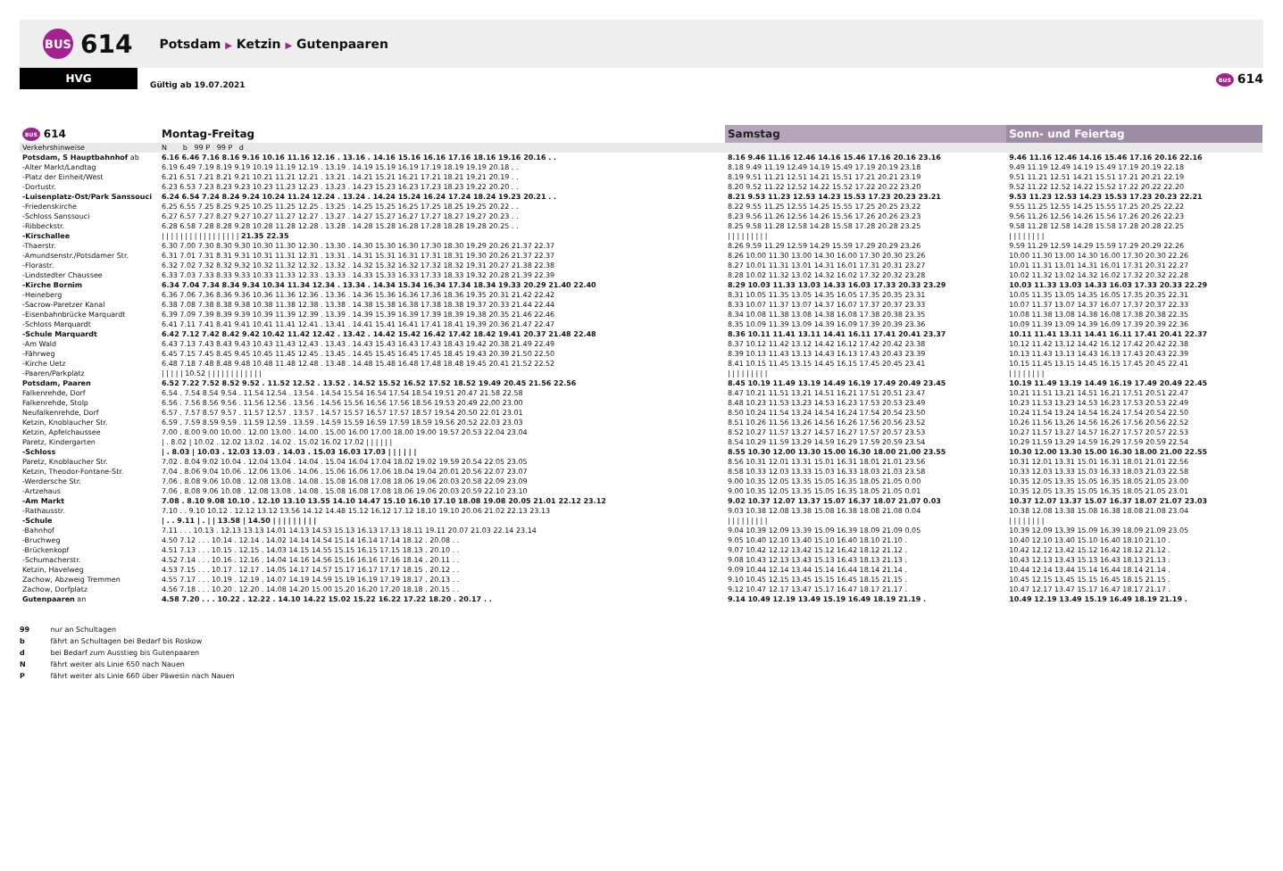BUS 614 Potsdam ▶ Ketzin ▶ Gutenpaaren
HVG
Gültig ab 19.07.2021
BUS 614
| BUS 614 | Montag-Freitag | Samstag | Sonn- und Feiertag |
| --- | --- | --- | --- |
| Verkehrshinweise | N b 99 P 99 P d | | |
| Potsdam, S Hauptbahnhof ab | 6.16 6.46 7.16 8.16 9.16 10.16 11.16 12.16 . 13.16 . 14.16 15.16 16.16 17.16 18.16 19.16 20.16 . . | 8.16 9.46 11.16 12.46 14.16 15.46 17.16 20.16 23.16 | 9.46 11.16 12.46 14.16 15.46 17.16 20.16 22.16 |
| -Alter Markt/Landtag | 6.19 6.49 7.19 8.19 9.19 10.19 11.19 12.19 . 13.19 . 14.19 15.19 16.19 17.19 18.19 19.19 20.18 . . | 8.18 9.49 11.19 12.49 14.19 15.49 17.19 20.19 23.18 | 9.49 11.19 12.49 14.19 15.49 17.19 20.19 22.18 |
| -Platz der Einheit/West | 6.21 6.51 7.21 8.21 9.21 10.21 11.21 12.21 . 13.21 . 14.21 15.21 16.21 17.21 18.21 19.21 20.19 . . | 8.19 9.51 11.21 12.51 14.21 15.51 17.21 20.21 23.19 | 9.51 11.21 12.51 14.21 15.51 17.21 20.21 22.19 |
| -Dortustr. | 6.23 6.53 7.23 8.23 9.23 10.23 11.23 12.23 . 13.23 . 14.23 15.23 16.23 17.23 18.23 19.22 20.20 . . | 8.20 9.52 11.22 12.52 14.22 15.52 17.22 20.22 23.20 | 9.52 11.22 12.52 14.22 15.52 17.22 20.22 22.20 |
| -Luisenplatz-Ost/Park Sanssouci | 6.24 6.54 7.24 8.24 9.24 10.24 11.24 12.24 . 13.24 . 14.24 15.24 16.24 17.24 18.24 19.23 20.21 . . | 8.21 9.53 11.23 12.53 14.23 15.53 17.23 20.23 23.21 | 9.53 11.23 12.53 14.23 15.53 17.23 20.23 22.21 |
| -Friedenskirche | 6.25 6.55 7.25 8.25 9.25 10.25 11.25 12.25 . 13.25 . 14.25 15.25 16.25 17.25 18.25 19.25 20.22 . . | 8.22 9.55 11.25 12.55 14.25 15.55 17.25 20.25 23.22 | 9.55 11.25 12.55 14.25 15.55 17.25 20.25 22.22 |
| -Schloss Sanssouci | 6.27 6.57 7.27 8.27 9.27 10.27 11.27 12.27 . 13.27 . 14.27 15.27 16.27 17.27 18.27 19.27 20.23 . . | 8.23 9.56 11.26 12.56 14.26 15.56 17.26 20.26 23.23 | 9.56 11.26 12.56 14.26 15.56 17.26 20.26 22.23 |
| -Ribbeckstr. | 6.28 6.58 7.28 8.28 9.28 10.28 11.28 12.28 . 13.28 . 14.28 15.28 16.28 17.28 18.28 19.28 20.25 . . | 8.25 9.58 11.28 12.58 14.28 15.58 17.28 20.28 23.25 | 9.58 11.28 12.58 14.28 15.58 17.28 20.28 22.25 |
| -Kirschallee | / / / / / / / / / / / / / / / / / 21.35 22.35 | / / / / / / / / / | / / / / / / / / |
| -Thaerstr. | 6.30 7.00 7.30 8.30 9.30 10.30 11.30 12.30 . 13.30 . 14.30 15.30 16.30 17.30 18.30 19.29 20.26 21.37 22.37 | 8.26 9.59 11.29 12.59 14.29 15.59 17.29 20.29 23.26 | 9.59 11.29 12.59 14.29 15.59 17.29 20.29 22.26 |
| -Amundsenstr./Potsdamer Str. | 6.31 7.01 7.31 8.31 9.31 10.31 11.31 12.31 . 13.31 . 14.31 15.31 16.31 17.31 18.31 19.30 20.26 21.37 22.37 | 8.26 10.00 11.30 13.00 14.30 16.00 17.30 20.30 23.26 | 10.00 11.30 13.00 14.30 16.00 17.30 20.30 22.26 |
| -Florastr. | 6.32 7.02 7.32 8.32 9.32 10.32 11.32 12.32 . 13.32 . 14.32 15.32 16.32 17.32 18.32 19.31 20.27 21.38 22.38 | 8.27 10.01 11.31 13.01 14.31 16.01 17.31 20.31 23.27 | 10.01 11.31 13.01 14.31 16.01 17.31 20.31 22.27 |
| -Lindstedter Chaussee | 6.33 7.03 7.33 8.33 9.33 10.33 11.33 12.33 . 13.33 . 14.33 15.33 16.33 17.33 18.33 19.32 20.28 21.39 22.39 | 8.28 10.02 11.32 13.02 14.32 16.02 17.32 20.32 23.28 | 10.02 11.32 13.02 14.32 16.02 17.32 20.32 22.28 |
| -Kirche Bornim | 6.34 7.04 7.34 8.34 9.34 10.34 11.34 12.34 . 13.34 . 14.34 15.34 16.34 17.34 18.34 19.33 20.29 21.40 22.40 | 8.29 10.03 11.33 13.03 14.33 16.03 17.33 20.33 23.29 | 10.03 11.33 13.03 14.33 16.03 17.33 20.33 22.29 |
| -Heineberg | 6.36 7.06 7.36 8.36 9.36 10.36 11.36 12.36 . 13.36 . 14.36 15.36 16.36 17.36 18.36 19.35 20.31 21.42 22.42 | 8.31 10.05 11.35 13.05 14.35 16.05 17.35 20.35 23.31 | 10.05 11.35 13.05 14.35 16.05 17.35 20.35 22.31 |
| -Sacrow-Paretzer Kanal | 6.38 7.08 7.38 8.38 9.38 10.38 11.38 12.38 . 13.38 . 14.38 15.38 16.38 17.38 18.38 19.37 20.33 21.44 22.44 | 8.33 10.07 11.37 13.07 14.37 16.07 17.37 20.37 23.33 | 10.07 11.37 13.07 14.37 16.07 17.37 20.37 22.33 |
| -Eisenbahnbrücke Marquardt | 6.39 7.09 7.39 8.39 9.39 10.39 11.39 12.39 . 13.39 . 14.39 15.39 16.39 17.39 18.39 19.38 20.35 21.46 22.46 | 8.34 10.08 11.38 13.08 14.38 16.08 17.38 20.38 23.35 | 10.08 11.38 13.08 14.38 16.08 17.38 20.38 22.35 |
| -Schloss Marquardt | 6.41 7.11 7.41 8.41 9.41 10.41 11.41 12.41 . 13.41 . 14.41 15.41 16.41 17.41 18.41 19.39 20.36 21.47 22.47 | 8.35 10.09 11.39 13.09 14.39 16.09 17.39 20.39 23.36 | 10.09 11.39 13.09 14.39 16.09 17.39 20.39 22.36 |
| -Schule Marquardt | 6.42 7.12 7.42 8.42 9.42 10.42 11.42 12.42 . 13.42 . 14.42 15.42 16.42 17.42 18.42 19.41 20.37 21.48 22.48 | 8.36 10.11 11.41 13.11 14.41 16.11 17.41 20.41 23.37 | 10.11 11.41 13.11 14.41 16.11 17.41 20.41 22.37 |
| -Am Wald | 6.43 7.13 7.43 8.43 9.43 10.43 11.43 12.43 . 13.43 . 14.43 15.43 16.43 17.43 18.43 19.42 20.38 21.49 22.49 | 8.37 10.12 11.42 13.12 14.42 16.12 17.42 20.42 23.38 | 10.12 11.42 13.12 14.42 16.12 17.42 20.42 22.38 |
| -Fährweg | 6.45 7.15 7.45 8.45 9.45 10.45 11.45 12.45 . 13.45 . 14.45 15.45 16.45 17.45 18.45 19.43 20.39 21.50 22.50 | 8.39 10.13 11.43 13.13 14.43 16.13 17.43 20.43 23.39 | 10.13 11.43 13.13 14.43 16.13 17.43 20.43 22.39 |
| -Kirche Uetz | 6.48 7.18 7.48 8.48 9.48 10.48 11.48 12.48 . 13.48 . 14.48 15.48 16.48 17.48 18.48 19.45 20.41 21.52 22.52 | 8.41 10.15 11.45 13.15 14.45 16.15 17.45 20.45 23.41 | 10.15 11.45 13.15 14.45 16.15 17.45 20.45 22.41 |
| -Paaren/Parkplatz | / / / / / 10.52 / / / / / / / / / / / / | / / / / / / / / / | / / / / / / / / |
| Potsdam, Paaren | 6.52 7.22 7.52 8.52 9.52 . 11.52 12.52 . 13.52 . 14.52 15.52 16.52 17.52 18.52 19.49 20.45 21.56 22.56 | 8.45 10.19 11.49 13.19 14.49 16.19 17.49 20.49 23.45 | 10.19 11.49 13.19 14.49 16.19 17.49 20.49 22.45 |
| Falkenrehde, Dorf | 6.54 . 7.54 8.54 9.54 . 11.54 12.54 . 13.54 . 14.54 15.54 16.54 17.54 18.54 19.51 20.47 21.58 22.58 | 8.47 10.21 11.51 13.21 14.51 16.21 17.51 20.51 23.47 | 10.21 11.51 13.21 14.51 16.21 17.51 20.51 22.47 |
| Falkenrehde, Stolp | 6.56 . 7.56 8.56 9.56 . 11.56 12.56 . 13.56 . 14.56 15.56 16.56 17.56 18.56 19.53 20.49 22.00 23.00 | 8.48 10.23 11.53 13.23 14.53 16.23 17.53 20.53 23.49 | 10.23 11.53 13.23 14.53 16.23 17.53 20.53 22.49 |
| Neufalkenrehde, Dorf | 6.57 . 7.57 8.57 9.57 . 11.57 12.57 . 13.57 . 14.57 15.57 16.57 17.57 18.57 19.54 20.50 22.01 23.01 | 8.50 10.24 11.54 13.24 14.54 16.24 17.54 20.54 23.50 | 10.24 11.54 13.24 14.54 16.24 17.54 20.54 22.50 |
| Ketzin, Knoblaucher Str. | 6.59 . 7.59 8.59 9.59 . 11.59 12.59 . 13.59 . 14.59 15.59 16.59 17.59 18.59 19.56 20.52 22.03 23.03 | 8.51 10.26 11.56 13.26 14.56 16.26 17.56 20.56 23.52 | 10.26 11.56 13.26 14.56 16.26 17.56 20.56 22.52 |
| Ketzin, Apfelchaussee | 7.00 . 8.00 9.00 10.00 . 12.00 13.00 . 14.00 . 15.00 16.00 17.00 18.00 19.00 19.57 20.53 22.04 23.04 | 8.52 10.27 11.57 13.27 14.57 16.27 17.57 20.57 23.53 | 10.27 11.57 13.27 14.57 16.27 17.57 20.57 22.53 |
| Paretz, Kindergarten | / . 8.02 / 10.02 . 12.02 13.02 . 14.02 . 15.02 16.02 17.02 / / / / / / | 8.54 10.29 11.59 13.29 14.59 16.29 17.59 20.59 23.54 | 10.29 11.59 13.29 14.59 16.29 17.59 20.59 22.54 |
| -Schloss | / . 8.03 / 10.03 . 12.03 13.03 . 14.03 . 15.03 16.03 17.03 / / / / / / | 8.55 10.30 12.00 13.30 15.00 16.30 18.00 21.00 23.55 | 10.30 12.00 13.30 15.00 16.30 18.00 21.00 22.55 |
| Paretz, Knoblaucher Str. | 7.02 . 8.04 9.02 10.04 . 12.04 13.04 . 14.04 . 15.04 16.04 17.04 18.02 19.02 19.59 20.54 22.05 23.05 | 8.56 10.31 12.01 13.31 15.01 16.31 18.01 21.01 23.56 | 10.31 12.01 13.31 15.01 16.31 18.01 21.01 22.56 |
| Ketzin, Theodor-Fontane-Str. | 7.04 . 8.06 9.04 10.06 . 12.06 13.06 . 14.06 . 15.06 16.06 17.06 18.04 19.04 20.01 20.56 22.07 23.07 | 8.58 10.33 12.03 13.33 15.03 16.33 18.03 21.03 23.58 | 10.33 12.03 13.33 15.03 16.33 18.03 21.03 22.58 |
| -Werdersche Str. | 7.06 . 8.08 9.06 10.08 . 12.08 13.08 . 14.08 . 15.08 16.08 17.08 18.06 19.06 20.03 20.58 22.09 23.09 | 9.00 10.35 12.05 13.35 15.05 16.35 18.05 21.05 0.00 | 10.35 12.05 13.35 15.05 16.35 18.05 21.05 23.00 |
| -Artzehaus | 7.06 . 8.08 9.06 10.08 . 12.08 13.08 . 14.08 . 15.08 16.08 17.08 18.06 19.06 20.03 20.59 22.10 23.10 | 9.00 10.35 12.05 13.35 15.05 16.35 18.05 21.05 0.01 | 10.35 12.05 13.35 15.05 16.35 18.05 21.05 23.01 |
| -Am Markt | 7.08 . 8.10 9.08 10.10 . 12.10 13.10 13.55 14.10 14.47 15.10 16.10 17.10 18.08 19.08 20.05 21.01 22.12 23.12 | 9.02 10.37 12.07 13.37 15.07 16.37 18.07 21.07 0.03 | 10.37 12.07 13.37 15.07 16.37 18.07 21.07 23.03 |
| -Rathausstr. | 7.10 . . 9.10 10.12 . 12.12 13.12 13.56 14.12 14.48 15.12 16.12 17.12 18.10 19.10 20.06 21.02 22.13 23.13 | 9.03 10.38 12.08 13.38 15.08 16.38 18.08 21.08 0.04 | 10.38 12.08 13.38 15.08 16.38 18.08 21.08 23.04 |
| -Schule | / . . 9.11 / . / / 13.58 / 14.50 / / / / / / / / / | / / / / / / / / / | / / / / / / / / |
| -Bahnhof | 7.11 . . . 10.13 . 12.13 13.13 14.01 14.13 14.53 15.13 16.13 17.13 18.11 19.11 20.07 21.03 22.14 23.14 | 9.04 10.39 12.09 13.39 15.09 16.39 18.09 21.09 0.05 | 10.39 12.09 13.39 15.09 16.39 18.09 21.09 23.05 |
| -Bruchweg | 4.50 7.12 . . . 10.14 . 12.14 . 14.02 14.14 14.54 15.14 16.14 17.14 18.12 . 20.08 . . | 9.05 10.40 12.10 13.40 15.10 16.40 18.10 21.10 . | 10.40 12.10 13.40 15.10 16.40 18.10 21.10 . |
| -Brückenkopf | 4.51 7.13 . . . 10.15 . 12.15 . 14.03 14.15 14.55 15.15 16.15 17.15 18.13 . 20.10 . . | 9.07 10.42 12.12 13.42 15.12 16.42 18.12 21.12 . | 10.42 12.12 13.42 15.12 16.42 18.12 21.12 . |
| -Schumacherstr. | 4.52 7.14 . . . 10.16 . 12.16 . 14.04 14.16 14.56 15.16 16.16 17.16 18.14 . 20.11 . . | 9.08 10.43 12.13 13.43 15.13 16.43 18.13 21.13 . | 10.43 12.13 13.43 15.13 16.43 18.13 21.13 . |
| Ketzin, Havelweg | 4.53 7.15 . . . 10.17 . 12.17 . 14.05 14.17 14.57 15.17 16.17 17.17 18.15 . 20.12 . . | 9.09 10.44 12.14 13.44 15.14 16.44 18.14 21.14 . | 10.44 12.14 13.44 15.14 16.44 18.14 21.14 . |
| Zachow, Abzweig Tremmen | 4.55 7.17 . . . 10.19 . 12.19 . 14.07 14.19 14.59 15.19 16.19 17.19 18.17 . 20.13 . . | 9.10 10.45 12.15 13.45 15.15 16.45 18.15 21.15 . | 10.45 12.15 13.45 15.15 16.45 18.15 21.15 . |
| Zachow, Dorfplatz | 4.56 7.18 . . . 10.20 . 12.20 . 14.08 14.20 15.00 15.20 16.20 17.20 18.18 . 20.15 . . | 9.12 10.47 12.17 13.47 15.17 16.47 18.17 21.17 . | 10.47 12.17 13.47 15.17 16.47 18.17 21.17 . |
| Gutenpaaren an | 4.58 7.20 . . . 10.22 . 12.22 . 14.10 14.22 15.02 15.22 16.22 17.22 18.20 . 20.17 . . | 9.14 10.49 12.19 13.49 15.19 16.49 18.19 21.19 . | 10.49 12.19 13.49 15.19 16.49 18.19 21.19 . |
99 nur an Schultagen
b fährt an Schultagen bei Bedarf bis Roskow
d bei Bedarf zum Ausstieg bis Gutenpaaren
N fährt weiter als Linie 650 nach Nauen
P fährt weiter als Linie 660 über Päwesin nach Nauen